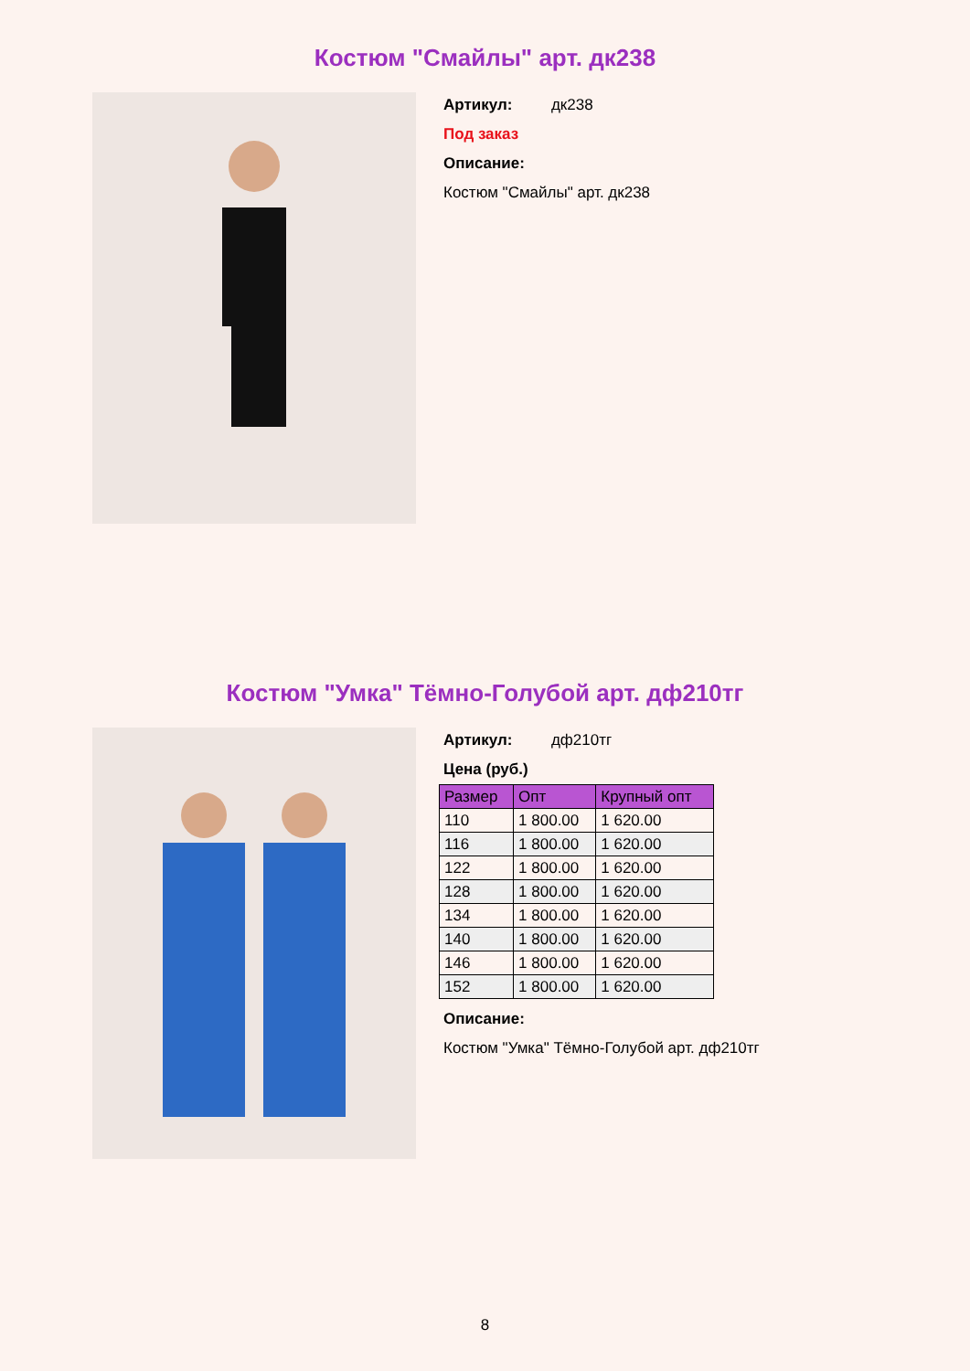Костюм "Смайлы" арт. дк238
Артикул: дк238
Под заказ
Описание:
Костюм "Смайлы" арт. дк238
Костюм "Умка" Тёмно-Голубой арт. дф210тг
Артикул: дф210тг
Цена (руб.)
| Размер | Опт | Крупный опт |
| --- | --- | --- |
| 110 | 1 800.00 | 1 620.00 |
| 116 | 1 800.00 | 1 620.00 |
| 122 | 1 800.00 | 1 620.00 |
| 128 | 1 800.00 | 1 620.00 |
| 134 | 1 800.00 | 1 620.00 |
| 140 | 1 800.00 | 1 620.00 |
| 146 | 1 800.00 | 1 620.00 |
| 152 | 1 800.00 | 1 620.00 |
Описание:
Костюм "Умка" Тёмно-Голубой арт. дф210тг
8